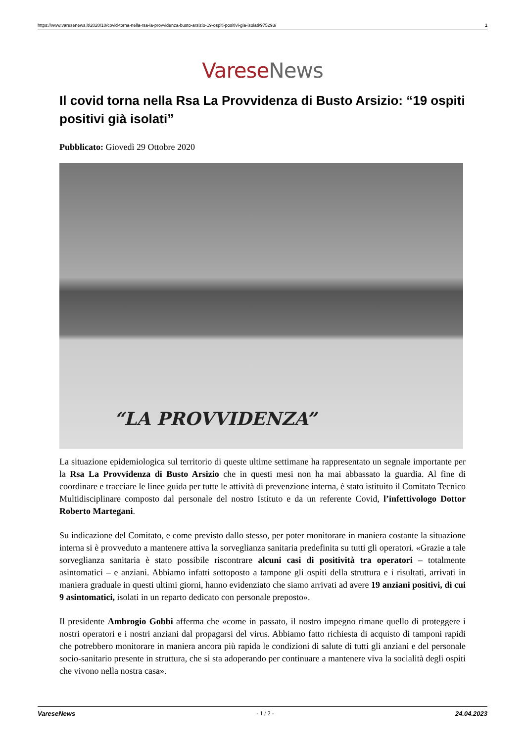https://www.varesenews.it/2020/10/covid-torna-nella-rsa-la-provvidenza-busto-arsizio-19-ospiti-positivi-gia-isolati/975293/ 1
Varese News
Il covid torna nella Rsa La Provvidenza di Busto Arsizio: “19 ospiti positivi già isolati”
Pubblicato: Giovedì 29 Ottobre 2020
“LA PROVVIDENZA”
La situazione epidemiologica sul territorio di queste ultime settimane ha rappresentato un segnale importante per la Rsa La Provvidenza di Busto Arsizio che in questi mesi non ha mai abbassato la guardia. Al fine di coordinare e tracciare le linee guida per tutte le attività di prevenzione interna, è stato istituito il Comitato Tecnico Multidisciplinare composto dal personale del nostro Istituto e da un referente Covid, l’infettivologo Dottor Roberto Martegani.
Su indicazione del Comitato, e come previsto dallo stesso, per poter monitorare in maniera costante la situazione interna si è provveduto a mantenere attiva la sorveglianza sanitaria predefinita su tutti gli operatori. «Grazie a tale sorveglianza sanitaria è stato possibile riscontrare alcuni casi di positività tra operatori – totalmente asintomatici – e anziani. Abbiamo infatti sottoposto a tampone gli ospiti della struttura e i risultati, arrivati in maniera graduale in questi ultimi giorni, hanno evidenziato che siamo arrivati ad avere 19 anziani positivi, di cui 9 asintomatici, isolati in un reparto dedicato con personale preposto».
Il presidente Ambrogio Gobbi afferma che «come in passato, il nostro impegno rimane quello di proteggere i nostri operatori e i nostri anziani dal propagarsi del virus. Abbiamo fatto richiesta di acquisto di tamponi rapidi che potrebbero monitorare in maniera ancora più rapida le condizioni di salute di tutti gli anziani e del personale socio-sanitario presente in struttura, che si sta adoperando per continuare a mantenere viva la socialità degli ospiti che vivono nella nostra casa».
VareseNews - 1 / 2 - 24.04.2023